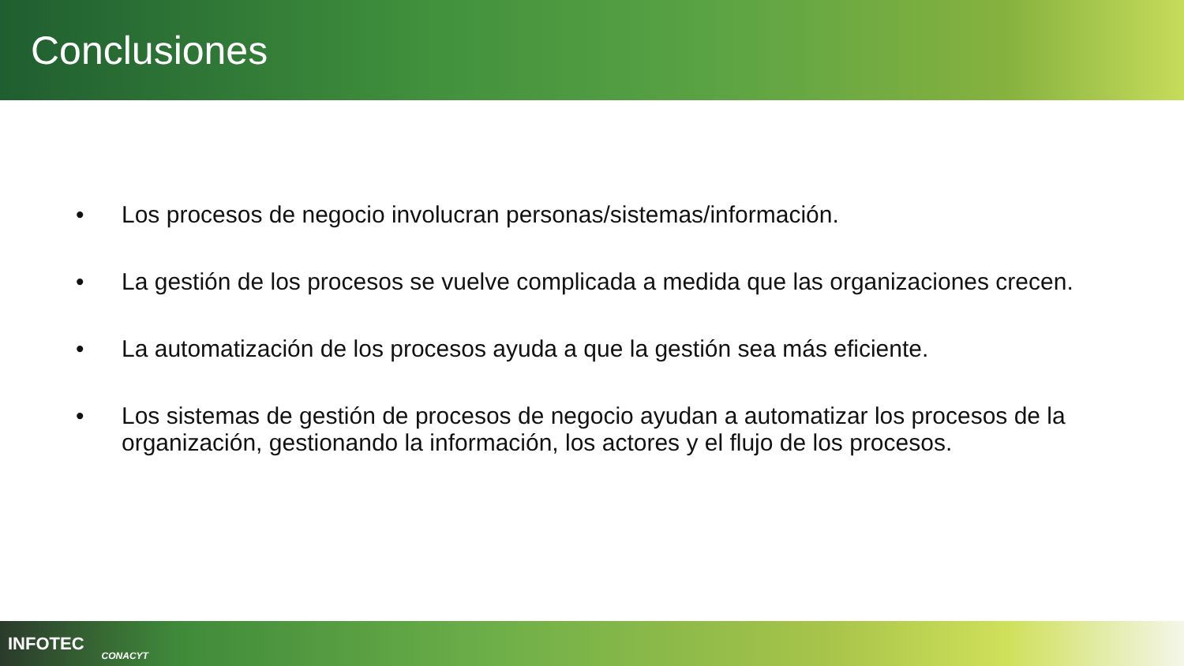Conclusiones
• Los procesos de negocio involucran personas/sistemas/información.
• La gestión de los procesos se vuelve complicada a medida que las organizaciones crecen.
• La automatización de los procesos ayuda a que la gestión sea más eficiente.
• Los sistemas de gestión de procesos de negocio ayudan a automatizar los procesos de la organización, gestionando la información, los actores y el flujo de los procesos.
INFOTEC CONACYT